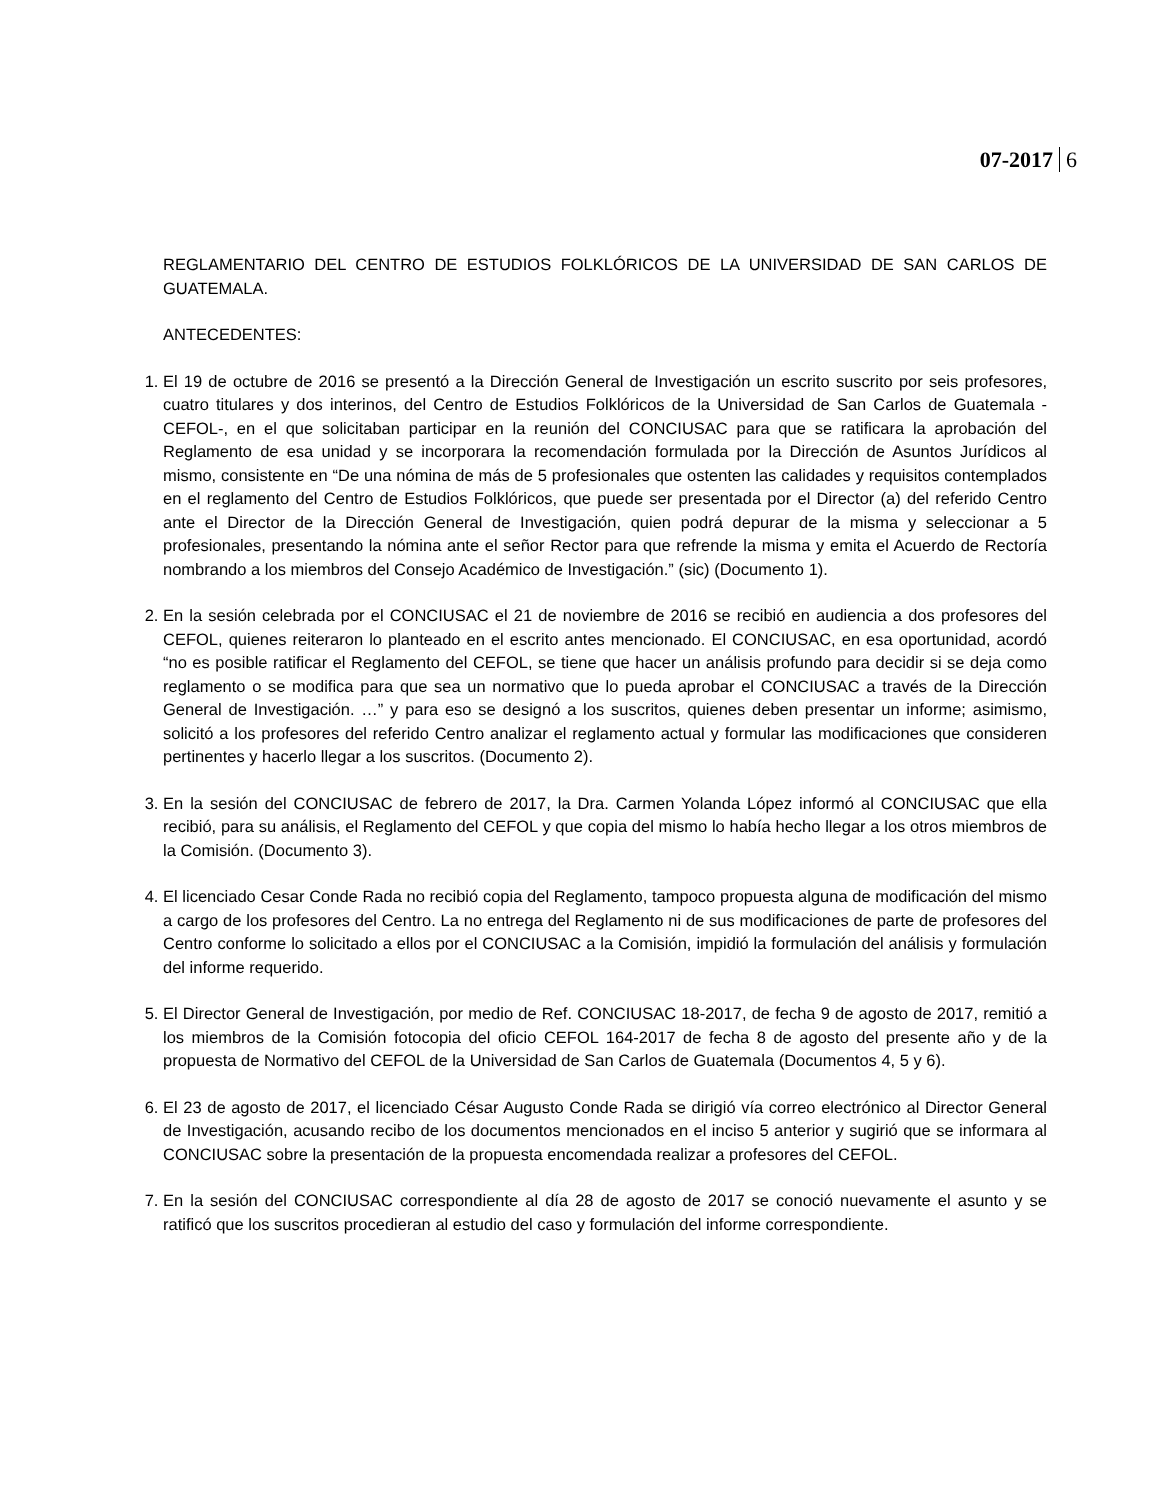07-2017 6
REGLAMENTARIO DEL CENTRO DE ESTUDIOS FOLKLÓRICOS DE LA UNIVERSIDAD DE SAN CARLOS DE GUATEMALA.
ANTECEDENTES:
1. El 19 de octubre de 2016 se presentó a la Dirección General de Investigación un escrito suscrito por seis profesores, cuatro titulares y dos interinos, del Centro de Estudios Folklóricos de la Universidad de San Carlos de Guatemala -CEFOL-, en el que solicitaban participar en la reunión del CONCIUSAC para que se ratificara la aprobación del Reglamento de esa unidad y se incorporara la recomendación formulada por la Dirección de Asuntos Jurídicos al mismo, consistente en “De una nómina de más de 5 profesionales que ostenten las calidades y requisitos contemplados en el reglamento del Centro de Estudios Folklóricos, que puede ser presentada por el Director (a) del referido Centro ante el Director de la Dirección General de Investigación, quien podrá depurar de la misma y seleccionar a 5 profesionales, presentando la nómina ante el señor Rector para que refrende la misma y emita el Acuerdo de Rectoría nombrando a los miembros del Consejo Académico de Investigación.” (sic) (Documento 1).
2. En la sesión celebrada por el CONCIUSAC el 21 de noviembre de 2016 se recibió en audiencia a dos profesores del CEFOL, quienes reiteraron lo planteado en el escrito antes mencionado. El CONCIUSAC, en esa oportunidad, acordó “no es posible ratificar el Reglamento del CEFOL, se tiene que hacer un análisis profundo para decidir si se deja como reglamento o se modifica para que sea un normativo que lo pueda aprobar el CONCIUSAC a través de la Dirección General de Investigación. …” y para eso se designó a los suscritos, quienes deben presentar un informe; asimismo, solicitó a los profesores del referido Centro analizar el reglamento actual y formular las modificaciones que consideren pertinentes y hacerlo llegar a los suscritos. (Documento 2).
3. En la sesión del CONCIUSAC de febrero de 2017, la Dra. Carmen Yolanda López informó al CONCIUSAC que ella recibió, para su análisis, el Reglamento del CEFOL y que copia del mismo lo había hecho llegar a los otros miembros de la Comisión. (Documento 3).
4. El licenciado Cesar Conde Rada no recibió copia del Reglamento, tampoco propuesta alguna de modificación del mismo a cargo de los profesores del Centro. La no entrega del Reglamento ni de sus modificaciones de parte de profesores del Centro conforme lo solicitado a ellos por el CONCIUSAC a la Comisión, impidió la formulación del análisis y formulación del informe requerido.
5. El Director General de Investigación, por medio de Ref. CONCIUSAC 18-2017, de fecha 9 de agosto de 2017, remitió a los miembros de la Comisión fotocopia del oficio CEFOL 164-2017 de fecha 8 de agosto del presente año y de la propuesta de Normativo del CEFOL de la Universidad de San Carlos de Guatemala (Documentos 4, 5 y 6).
6. El 23 de agosto de 2017, el licenciado César Augusto Conde Rada se dirigió vía correo electrónico al Director General de Investigación, acusando recibo de los documentos mencionados en el inciso 5 anterior y sugirió que se informara al CONCIUSAC sobre la presentación de la propuesta encomendada realizar a profesores del CEFOL.
7. En la sesión del CONCIUSAC correspondiente al día 28 de agosto de 2017 se conoció nuevamente el asunto y se ratificó que los suscritos procedieran al estudio del caso y formulación del informe correspondiente.